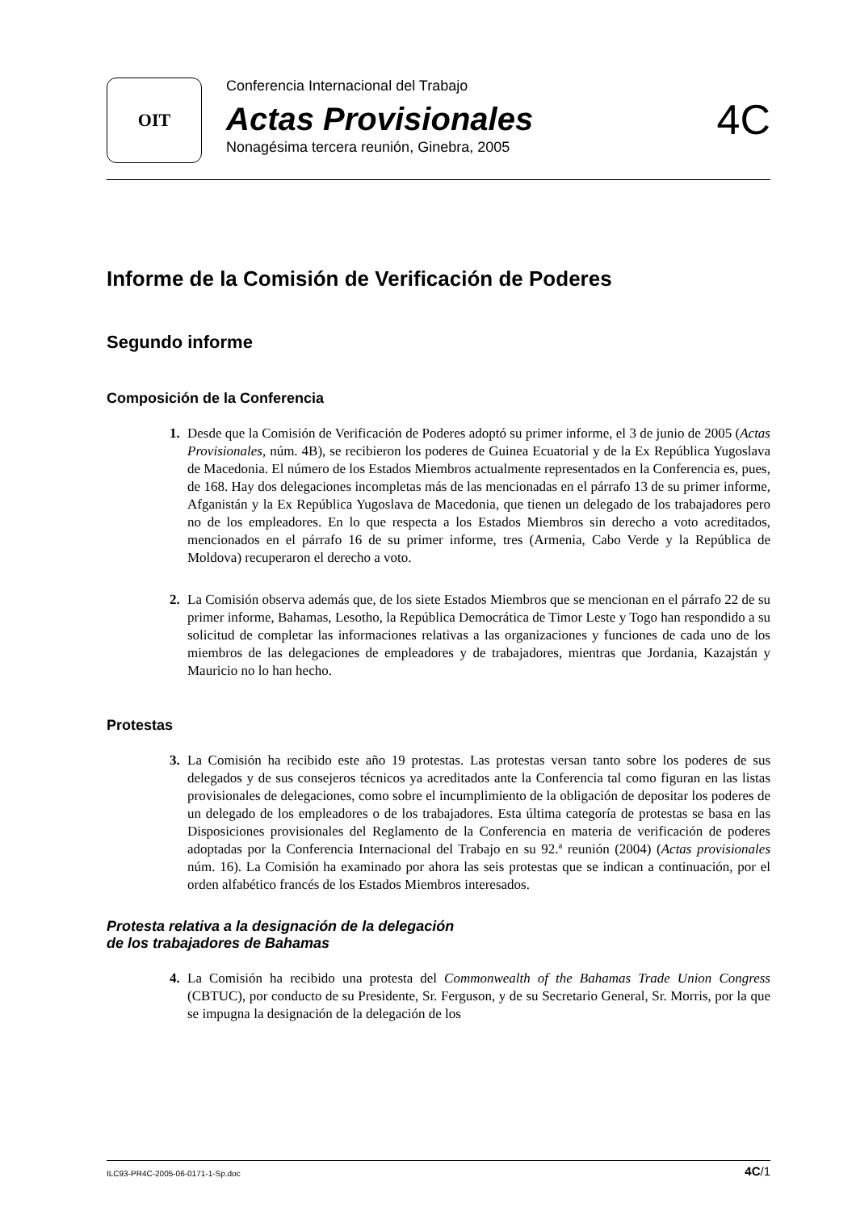OIT
Conferencia Internacional del Trabajo
Actas Provisionales
Nonagésima tercera reunión, Ginebra, 2005
4C
Informe de la Comisión de Verificación de Poderes
Segundo informe
Composición de la Conferencia
1. Desde que la Comisión de Verificación de Poderes adoptó su primer informe, el 3 de junio de 2005 (Actas Provisionales, núm. 4B), se recibieron los poderes de Guinea Ecuatorial y de la Ex República Yugoslava de Macedonia. El número de los Estados Miembros actualmente representados en la Conferencia es, pues, de 168. Hay dos delegaciones incompletas más de las mencionadas en el párrafo 13 de su primer informe, Afganistán y la Ex República Yugoslava de Macedonia, que tienen un delegado de los trabajadores pero no de los empleadores. En lo que respecta a los Estados Miembros sin derecho a voto acreditados, mencionados en el párrafo 16 de su primer informe, tres (Armenia, Cabo Verde y la República de Moldova) recuperaron el derecho a voto.
2. La Comisión observa además que, de los siete Estados Miembros que se mencionan en el párrafo 22 de su primer informe, Bahamas, Lesotho, la República Democrática de Timor Leste y Togo han respondido a su solicitud de completar las informaciones relativas a las organizaciones y funciones de cada uno de los miembros de las delegaciones de empleadores y de trabajadores, mientras que Jordania, Kazajstán y Mauricio no lo han hecho.
Protestas
3. La Comisión ha recibido este año 19 protestas. Las protestas versan tanto sobre los poderes de sus delegados y de sus consejeros técnicos ya acreditados ante la Conferencia tal como figuran en las listas provisionales de delegaciones, como sobre el incumplimiento de la obligación de depositar los poderes de un delegado de los empleadores o de los trabajadores. Esta última categoría de protestas se basa en las Disposiciones provisionales del Reglamento de la Conferencia en materia de verificación de poderes adoptadas por la Conferencia Internacional del Trabajo en su 92.ª reunión (2004) (Actas provisionales núm. 16). La Comisión ha examinado por ahora las seis protestas que se indican a continuación, por el orden alfabético francés de los Estados Miembros interesados.
Protesta relativa a la designación de la delegación
de los trabajadores de Bahamas
4. La Comisión ha recibido una protesta del Commonwealth of the Bahamas Trade Union Congress (CBTUC), por conducto de su Presidente, Sr. Ferguson, y de su Secretario General, Sr. Morris, por la que se impugna la designación de la delegación de los
ILC93-PR4C-2005-06-0171-1-Sp.doc 4C/1